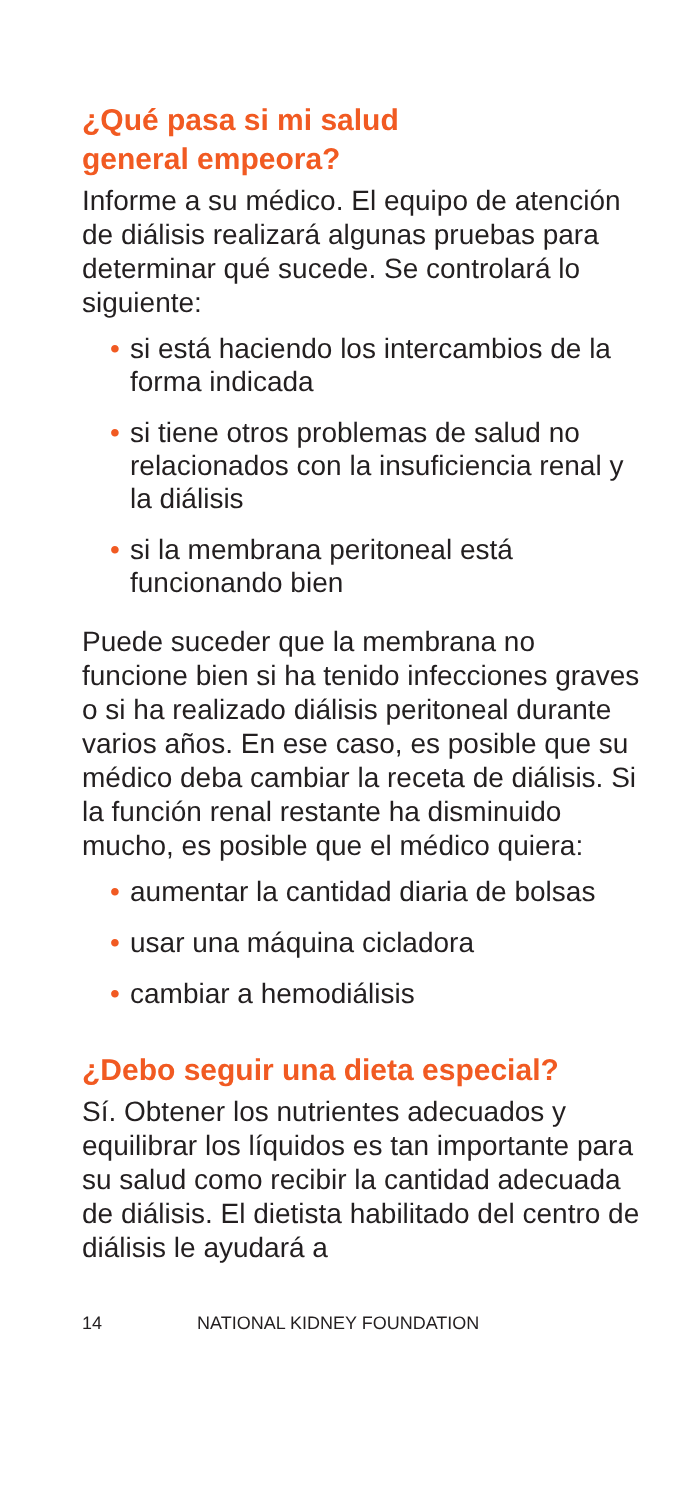¿Qué pasa si mi salud
general empeora?
Informe a su médico. El equipo de atención de diálisis realizará algunas pruebas para determinar qué sucede. Se controlará lo siguiente:
• si está haciendo los intercambios de la forma indicada
• si tiene otros problemas de salud no relacionados con la insuficiencia renal y la diálisis
• si la membrana peritoneal está funcionando bien
Puede suceder que la membrana no funcione bien si ha tenido infecciones graves o si ha realizado diálisis peritoneal durante varios años. En ese caso, es posible que su médico deba cambiar la receta de diálisis. Si la función renal restante ha disminuido mucho, es posible que el médico quiera:
• aumentar la cantidad diaria de bolsas
• usar una máquina cicladora
• cambiar a hemodiálisis
¿Debo seguir una dieta especial?
Sí. Obtener los nutrientes adecuados y equilibrar los líquidos es tan importante para su salud como recibir la cantidad adecuada de diálisis. El dietista habilitado del centro de diálisis le ayudará a
14 NATIONAL KIDNEY FOUNDATION